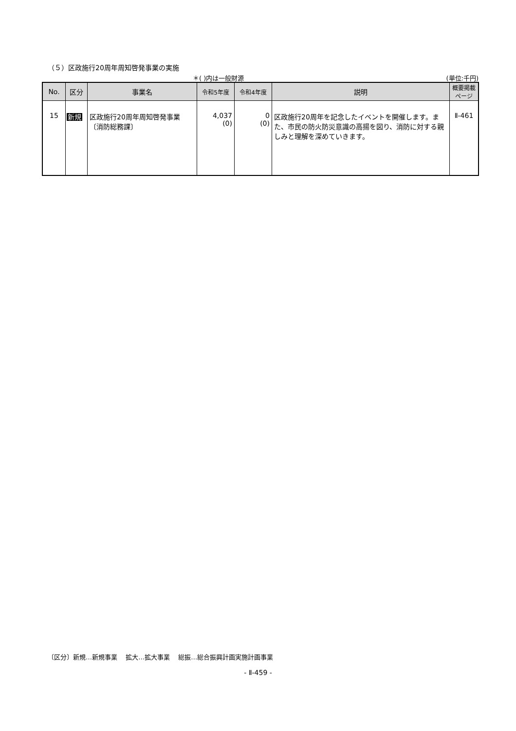（５）区政施行20周年周知啓発事業の実施
＊( )内は一般財源 (単位:千円)
| No. | 区分 | 事業名 | 令和5年度 | 令和4年度 | 説明 | 概要掲載 ページ |
| --- | --- | --- | --- | --- | --- | --- |
| 15 | 新規 | 区政施行20周年周知啓発事業 〔消防総務課〕 | 4,037 (0) | 0 (0) | 区政施行20周年を記念したイベントを開催します。また、市民の防火防災意識の高揚を図り、消防に対する親しみと理解を深めていきます。 | Ⅱ-461 |
〔区分〕新規…新規事業　 拡大…拡大事業　 総振…総合振興計画実施計画事業
- Ⅱ-459 -